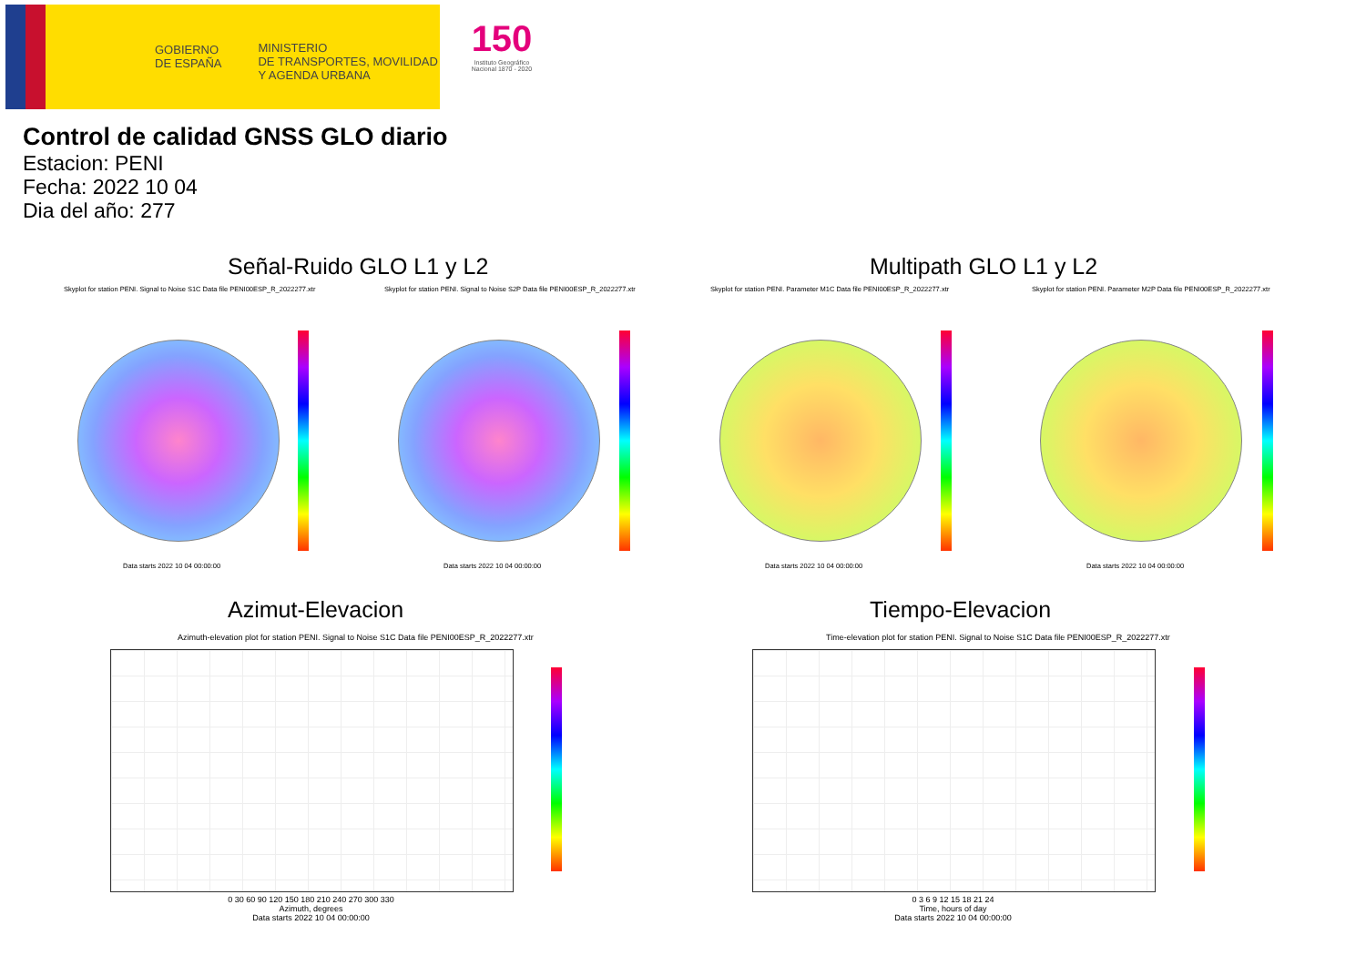GOBIERNO
DE ESPAÑA
MINISTERIO
DE TRANSPORTES, MOVILIDAD
Y AGENDA URBANA
150
Instituto Geográfico Nacional 1870 - 2020
Control de calidad GNSS GLO diario
Estacion: PENI
Fecha: 2022 10 04
Dia del año: 277
Señal-Ruido GLO L1 y L2 Multipath GLO L1 y L2
Skyplot for station PENI. Signal to Noise S1C Data file PENI00ESP_R_2022277.xtr
Skyplot for station PENI. Signal to Noise S2P Data file PENI00ESP_R_2022277.xtr
Skyplot for station PENI. Parameter M1C Data file PENI00ESP_R_2022277.xtr
Skyplot for station PENI. Parameter M2P Data file PENI00ESP_R_2022277.xtr
Data starts 2022 10 04 00:00:00
Data starts 2022 10 04 00:00:00
Data starts 2022 10 04 00:00:00
Data starts 2022 10 04 00:00:00
Azimut-Elevacion Tiempo-Elevacion
Azimuth-elevation plot for station PENI. Signal to Noise S1C Data file PENI00ESP_R_2022277.xtr
Time-elevation plot for station PENI. Signal to Noise S1C Data file PENI00ESP_R_2022277.xtr
0 30 60 90 120 150 180 210 240 270 300 330
Azimuth, degrees
Data starts 2022 10 04 00:00:00
0 3 6 9 12 15 18 21 24
Time, hours of day
Data starts 2022 10 04 00:00:00